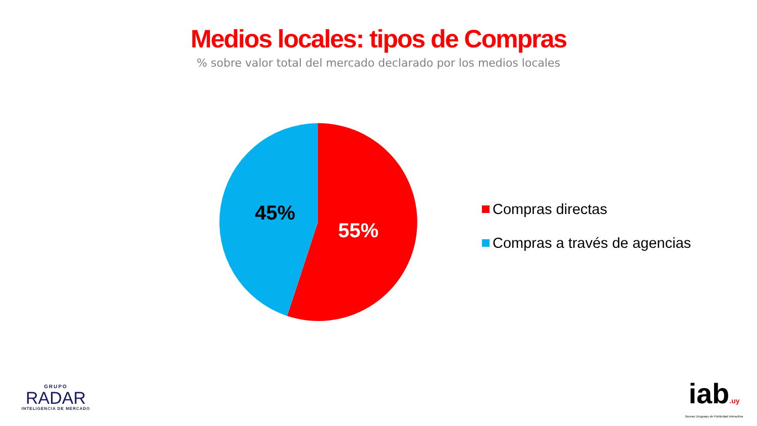Medios locales: tipos de Compras
% sobre valor total del mercado declarado por los medios locales
45%
55%
Compras directas
Compras a través de agencias
GRUPO
RADAR
INTELIGENCIA DE MERCADO
iab.uy
Bureau Uruguayo de Publicidad Interactiva